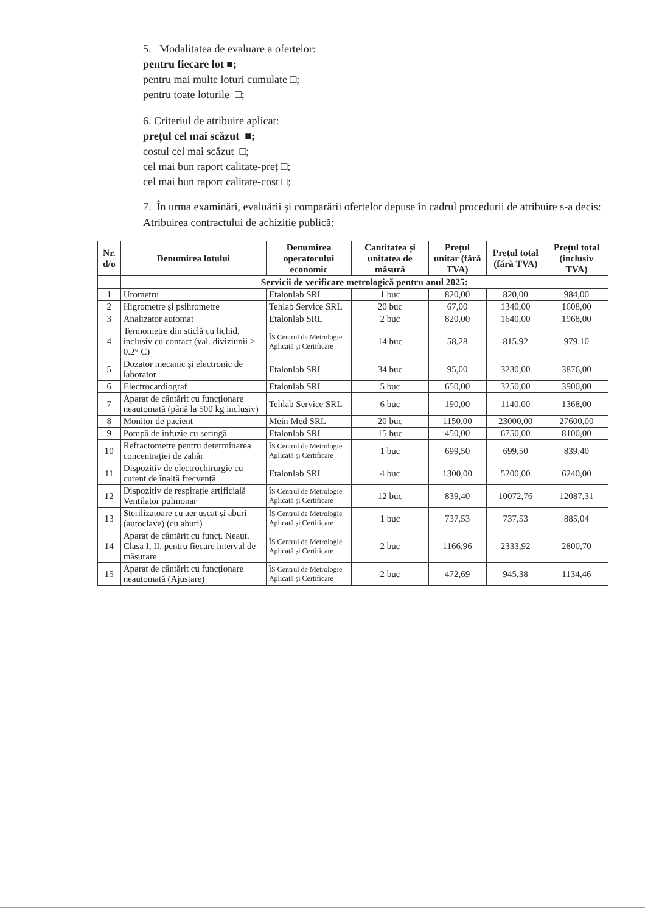5. Modalitatea de evaluare a ofertelor:
pentru fiecare lot ■;
pentru mai multe loturi cumulate □;
pentru toate loturile □;
6. Criteriul de atribuire aplicat:
prețul cel mai scăzut ■;
costul cel mai scăzut □;
cel mai bun raport calitate-preț □;
cel mai bun raport calitate-cost □;
7. În urma examinări, evaluării și comparării ofertelor depuse în cadrul procedurii de atribuire s-a decis:
Atribuirea contractului de achiziție publică:
| Nr. d/o | Denumirea lotului | Denumirea operatorului economic | Cantitatea și unitatea de măsură | Prețul unitar (fără TVA) | Prețul total (fără TVA) | Prețul total (inclusiv TVA) |
| --- | --- | --- | --- | --- | --- | --- |
| | Servicii de verificare metrologică pentru anul 2025: | | | | | |
| 1 | Urometru | Etalonlab SRL | 1 buc | 820,00 | 820,00 | 984,00 |
| 2 | Higrometre și psihrometre | Tehlab Service SRL | 20 buc | 67,00 | 1340,00 | 1608,00 |
| 3 | Analizator automat | Etalonlab SRL | 2 buc | 820,00 | 1640,00 | 1968,00 |
| 4 | Termometre din sticlă cu lichid, inclusiv cu contact (val. diviziunii > 0.2° C) | ÎS Centrul de Metrologie Aplicată și Certificare | 14 buc | 58,28 | 815,92 | 979,10 |
| 5 | Dozator mecanic și electronic de laborator | Etalonlab SRL | 34 buc | 95,00 | 3230,00 | 3876,00 |
| 6 | Electrocardiograf | Etalonlab SRL | 5 buc | 650,00 | 3250,00 | 3900,00 |
| 7 | Aparat de cântărit cu funcționare neautomată (până la 500 kg inclusiv) | Tehlab Service SRL | 6 buc | 190,00 | 1140,00 | 1368,00 |
| 8 | Monitor de pacient | Mein Med SRL | 20 buc | 1150,00 | 23000,00 | 27600,00 |
| 9 | Pompă de infuzie cu seringă | Etalonlab SRL | 15 buc | 450,00 | 6750,00 | 8100,00 |
| 10 | Refractometre pentru determinarea concentrației de zahăr | ÎS Centrul de Metrologie Aplicată și Certificare | 1 buc | 699,50 | 699,50 | 839,40 |
| 11 | Dispozitiv de electrochirurgie cu curent de înaltă frecvență | Etalonlab SRL | 4 buc | 1300,00 | 5200,00 | 6240,00 |
| 12 | Dispozitiv de respirație artificială Ventilator pulmonar | ÎS Centrul de Metrologie Aplicată și Certificare | 12 buc | 839,40 | 10072,76 | 12087,31 |
| 13 | Sterilizatoare cu aer uscat și aburi (autoclave) (cu aburi) | ÎS Centrul de Metrologie Aplicată și Certificare | 1 buc | 737,53 | 737,53 | 885,04 |
| 14 | Aparat de cântărit cu funcț. Neaut. Clasa I, II, pentru fiecare interval de măsurare | ÎS Centrul de Metrologie Aplicată și Certificare | 2 buc | 1166,96 | 2333,92 | 2800,70 |
| 15 | Aparat de cântărit cu funcționare neautomată (Ajustare) | ÎS Centrul de Metrologie Aplicată și Certificare | 2 buc | 472,69 | 945,38 | 1134,46 |